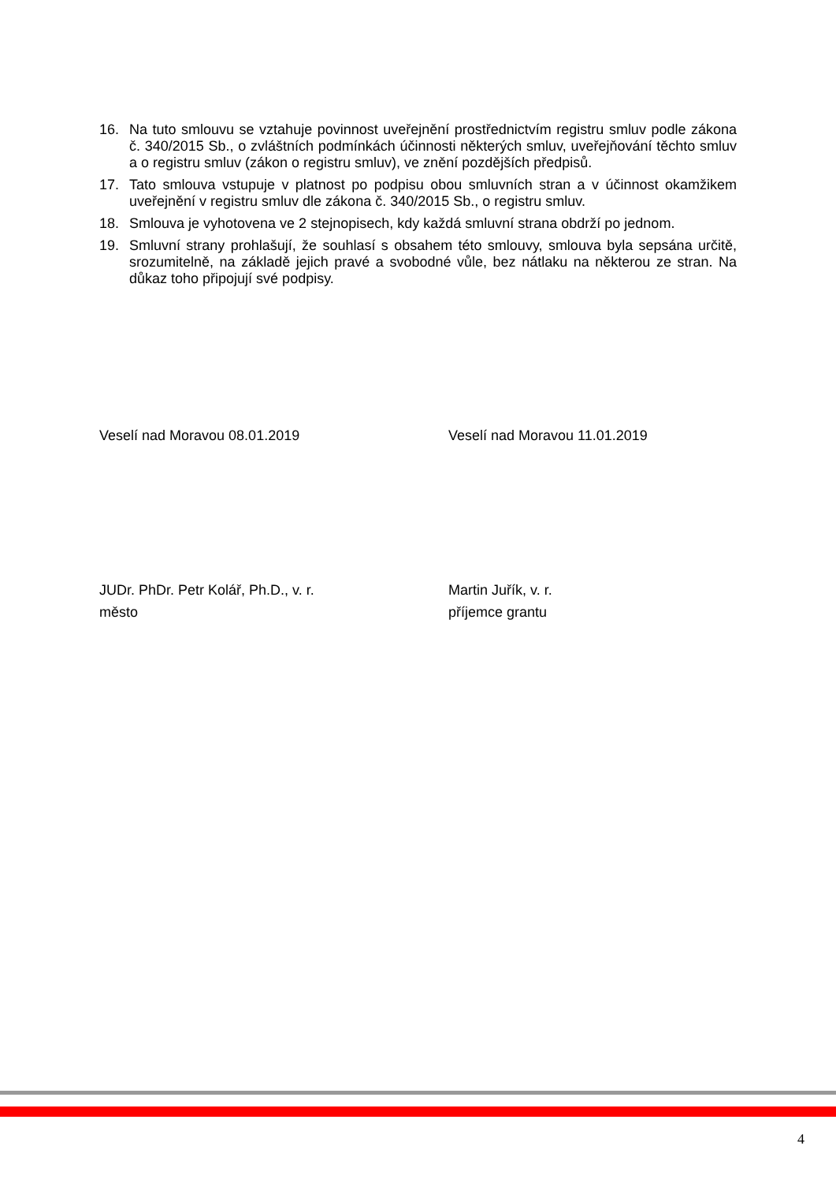16. Na tuto smlouvu se vztahuje povinnost uveřejnění prostřednictvím registru smluv podle zákona č. 340/2015 Sb., o zvláštních podmínkách účinnosti některých smluv, uveřejňování těchto smluv a o registru smluv (zákon o registru smluv), ve znění pozdějších předpisů.
17. Tato smlouva vstupuje v platnost po podpisu obou smluvních stran a v účinnost okamžikem uveřejnění v registru smluv dle zákona č. 340/2015 Sb., o registru smluv.
18. Smlouva je vyhotovena ve 2 stejnopisech, kdy každá smluvní strana obdrží po jednom.
19. Smluvní strany prohlašují, že souhlasí s obsahem této smlouvy, smlouva byla sepsána určitě, srozumitelně, na základě jejich pravé a svobodné vůle, bez nátlaku na některou ze stran. Na důkaz toho připojují své podpisy.
Veselí nad Moravou 08.01.2019 Veselí nad Moravou 11.01.2019
JUDr. PhDr. Petr Kolář, Ph.D., v. r.
město
Martin Juřík, v. r.
příjemce grantu
4